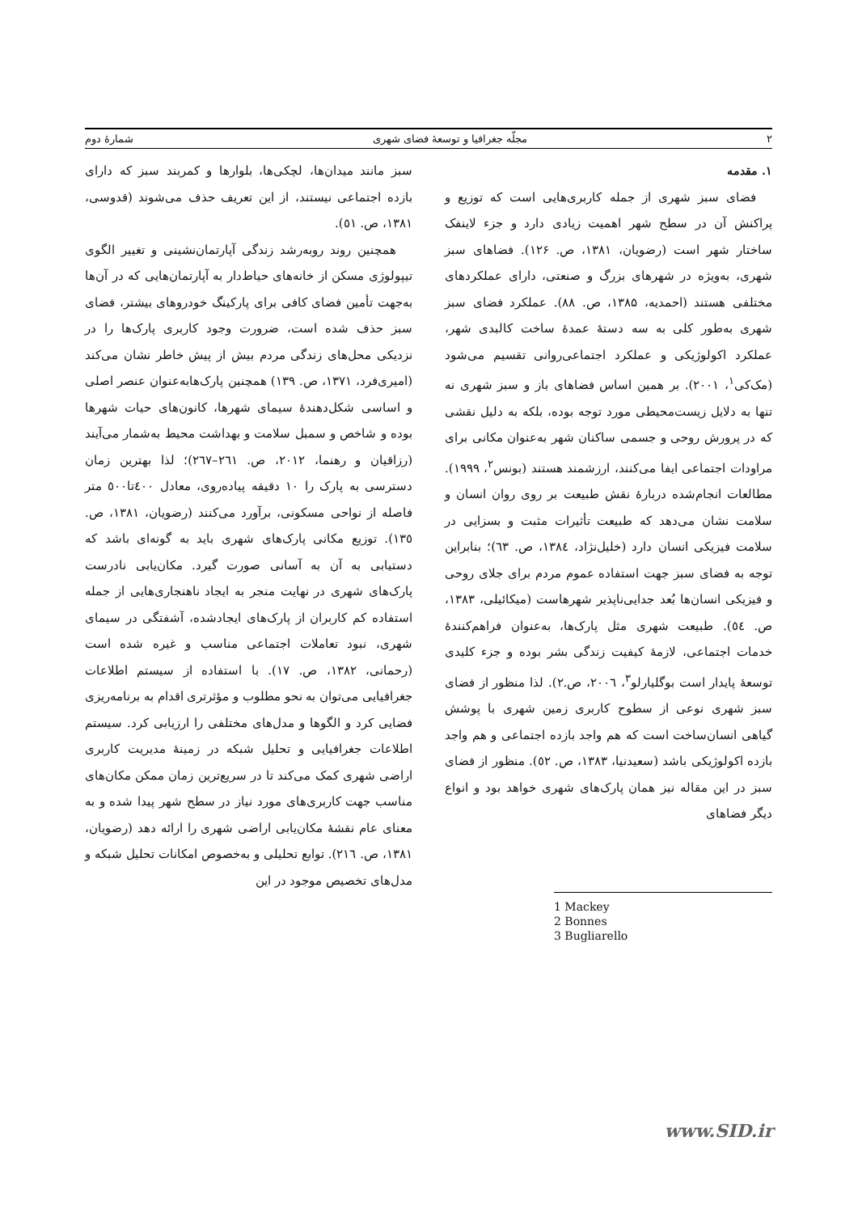۲ مجلّه جغرافیا و توسعهٔ فضای شهری شمارهٔ دوم
۱. مقدمه
فضای سبز شهری از جمله کاربری‌هایی است که توزیع و پراکنش آن در سطح شهر اهمیت زیادی دارد و جزء لاینفک ساختار شهر است (رضویان، ۱۳۸۱، ص. ۱۲۶). فضاهای سبز شهری، به‌ویژه در شهرهای بزرگ و صنعتی، دارای عملکردهای مختلفی هستند (احمدیه، ۱۳۸۵، ص. ۸۸). عملکرد فضای سبز شهری به‌طور کلی به سه دستهٔ عمدهٔ ساخت کالبدی شهر، عملکرد اکولوژیکی و عملکرد اجتماعی‌روانی تقسیم می‌شود (مک‌کی<sup>۱</sup>، ۲۰۰۱). بر همین اساس فضاهای باز و سبز شهری نه تنها به دلایل زیست‌محیطی مورد توجه بوده، بلکه به دلیل نقشی که در پرورش روحی و جسمی ساکنان شهر به‌عنوان مکانی برای مراودات اجتماعی ایفا می‌کنند، ارزشمند هستند (بونس<sup>۲</sup>، ۱۹۹۹). مطالعات انجام‌شده دربارهٔ نقش طبیعت بر روی روان انسان و سلامت نشان می‌دهد که طبیعت تأثیرات مثبت و بسزایی در سلامت فیزیکی انسان دارد (خلیل‌نژاد، ۱۳۸٤، ص. ٦۳)؛ بنابراین توجه به فضای سبز جهت استفاده عموم مردم برای جلای روحی و فیزیکی انسان‌ها بُعد جدایی‌ناپذیر شهرهاست (میکائیلی، ۱۳۸۳، ص. ٥٤). طبیعت شهری مثل پارک‌ها، به‌عنوان فراهم‌کنندهٔ خدمات اجتماعی، لازمهٔ کیفیت زندگی بشر بوده و جزء کلیدی توسعهٔ پایدار است بوگلیارلو<sup>۳</sup>، ۲۰۰٦، ص.۲). لذا منظور از فضای سبز شهری نوعی از سطوح کاربری زمین شهری با پوشش گیاهی انسان‌ساخت است که هم واجد بازده اجتماعی و هم واجد بازده اکولوژیکی باشد (سعیدنیا، ۱۳۸۳، ص. ٥۲). منظور از فضای سبز در این مقاله نیز همان پارک‌های شهری خواهد بود و انواع دیگر فضاهای
1 Mackey
2 Bonnes
3 Bugliarello
سبز مانند میدان‌ها، لچکی‌ها، بلوارها و کمربند سبز که دارای بازده اجتماعی نیستند، از این تعریف حذف می‌شوند (قدوسی، ۱۳۸۱، ص. ٥۱).
همچنین روند روبه‌رشد زندگی آپارتمان‌نشینی و تغییر الگوی تیپولوژی مسکن از خانه‌های حیاط‌دار به آپارتمان‌هایی که در آن‌ها به‌جهت تأمین فضای کافی برای پارکینگ خودروهای بیشتر، فضای سبز حذف شده است، ضرورت وجود کاربری پارک‌ها را در نزدیکی محل‌های زندگی مردم بیش از پیش خاطر نشان می‌کند (امیری‌فرد، ۱۳۷۱، ص. ۱۳۹) همچنین پارک‌هابه‌عنوان عنصر اصلی و اساسی شکل‌دهندهٔ سیمای شهرها، کانون‌های حیات شهرها بوده و شاخص و سمبل سلامت و بهداشت محیط به‌شمار می‌آیند (رزاقیان و رهنما، ۲۰۱۲، ص. ۲٦۱–۲٦۷)؛ لذا بهترین زمان دسترسی به پارک را ۱۰ دقیقه پیاده‌روی، معادل ٤۰۰تا٥۰۰ متر فاصله از نواحی مسکونی، برآورد می‌کنند (رضویان، ۱۳۸۱، ص. ۱۳٥). توزیع مکانی پارک‌های شهری باید به گونه‌ای باشد که دستیابی به آن به آسانی صورت گیرد. مکان‌یابی نادرست پارک‌های شهری در نهایت منجر به ایجاد ناهنجاری‌هایی از جمله استفاده کم کاربران از پارک‌های ایجادشده، آشفتگی در سیمای شهری، نبود تعاملات اجتماعی مناسب و غیره شده است (رحمانی، ۱۳۸۲، ص. ۱۷). با استفاده از سیستم اطلاعات جغرافیایی می‌توان به نحو مطلوب و مؤثرتری اقدام به برنامه‌ریزی فضایی کرد و الگوها و مدل‌های مختلفی را ارزیابی کرد. سیستم اطلاعات جغرافیایی و تحلیل شبکه در زمینهٔ مدیریت کاربری اراضی شهری کمک می‌کند تا در سریع‌ترین زمان ممکن مکان‌های مناسب جهت کاربری‌های مورد نیاز در سطح شهر پیدا شده و به معنای عام نقشهٔ مکان‌یابی اراضی شهری را ارائه دهد (رضویان، ۱۳۸۱، ص. ۲۱٦). توابع تحلیلی و به‌خصوص امکانات تحلیل شبکه و مدل‌های تخصیص موجود در این
www.SID.ir